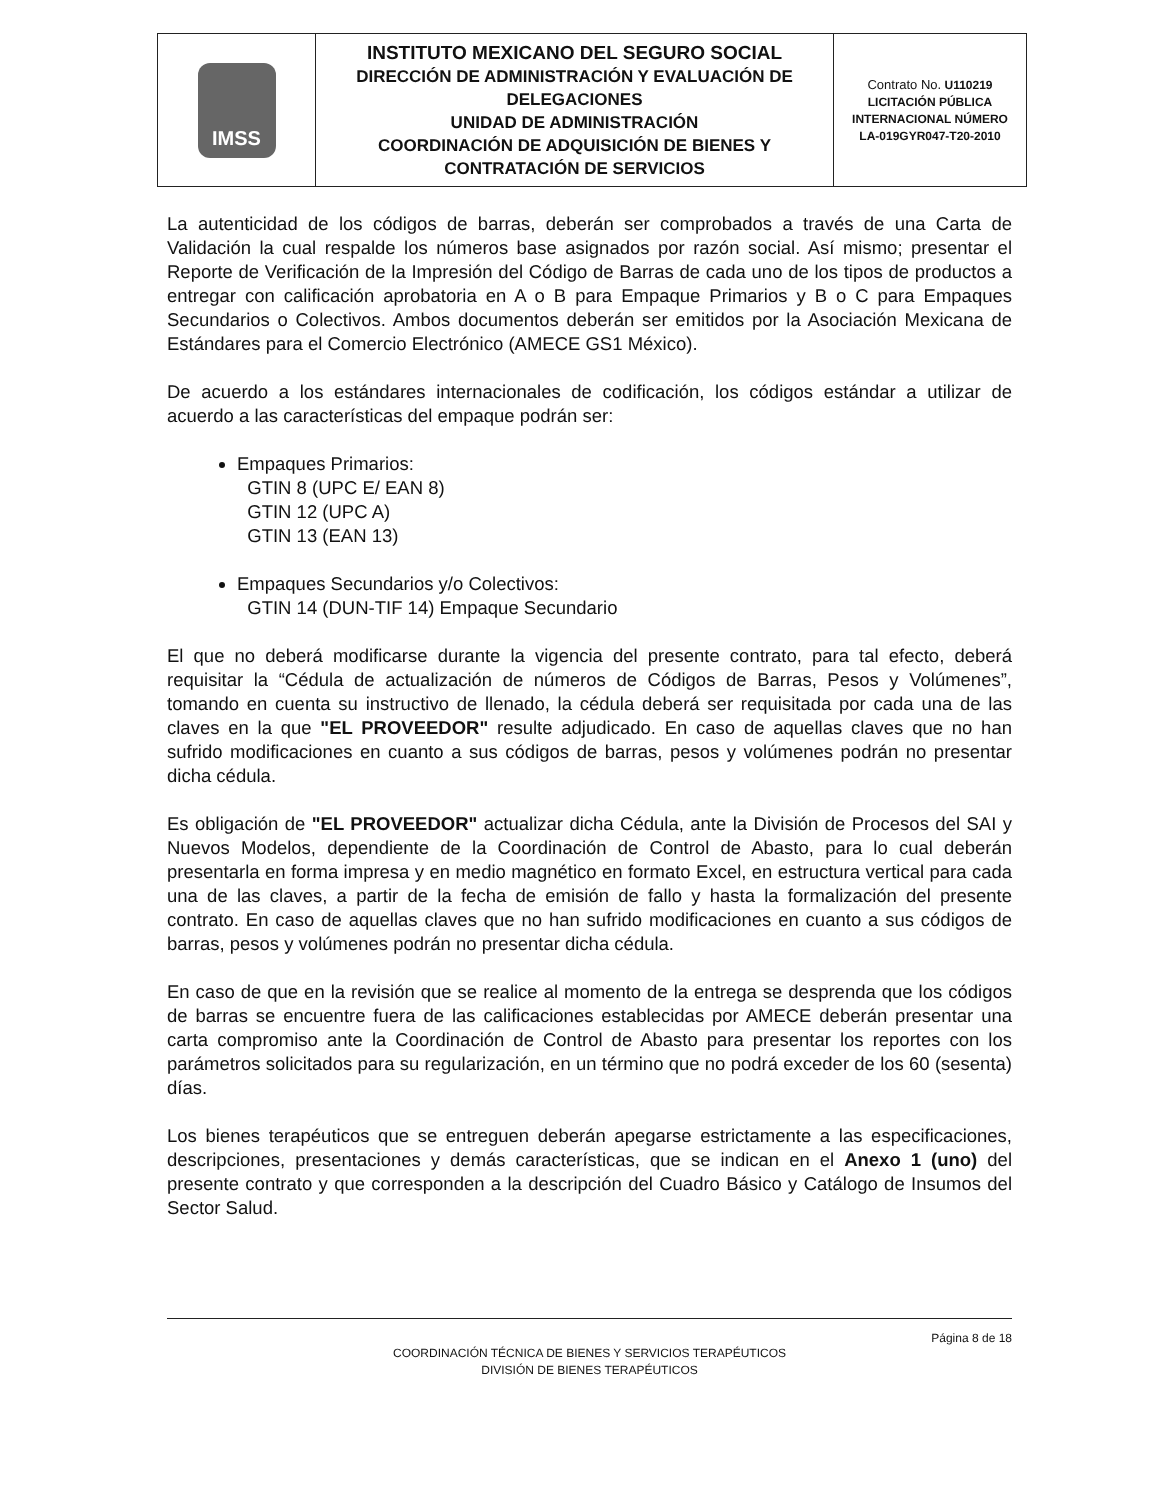| IMSS | INSTITUTO MEXICANO DEL SEGURO SOCIAL DIRECCIÓN DE ADMINISTRACIÓN Y EVALUACIÓN DE DELEGACIONES UNIDAD DE ADMINISTRACIÓN COORDINACIÓN DE ADQUISICIÓN DE BIENES Y CONTRATACIÓN DE SERVICIOS | Contrato No. U110219 LICITACIÓN PÚBLICA INTERNACIONAL NÚMERO LA-019GYR047-T20-2010 |
La autenticidad de los códigos de barras, deberán ser comprobados a través de una Carta de Validación la cual respalde los números base asignados por razón social. Así mismo; presentar el Reporte de Verificación de la Impresión del Código de Barras de cada uno de los tipos de productos a entregar con calificación aprobatoria en A o B para Empaque Primarios y B o C para Empaques Secundarios o Colectivos. Ambos documentos deberán ser emitidos por la Asociación Mexicana de Estándares para el Comercio Electrónico (AMECE GS1 México).
De acuerdo a los estándares internacionales de codificación, los códigos estándar a utilizar de acuerdo a las características del empaque podrán ser:
Empaques Primarios:
GTIN 8 (UPC E/ EAN 8)
GTIN 12 (UPC A)
GTIN 13 (EAN 13)
Empaques Secundarios y/o Colectivos:
GTIN 14 (DUN-TIF 14) Empaque Secundario
El que no deberá modificarse durante la vigencia del presente contrato, para tal efecto, deberá requisitar la “Cédula de actualización de números de Códigos de Barras, Pesos y Volúmenes”, tomando en cuenta su instructivo de llenado, la cédula deberá ser requisitada por cada una de las claves en la que "EL PROVEEDOR" resulte adjudicado. En caso de aquellas claves que no han sufrido modificaciones en cuanto a sus códigos de barras, pesos y volúmenes podrán no presentar dicha cédula.
Es obligación de "EL PROVEEDOR" actualizar dicha Cédula, ante la División de Procesos del SAI y Nuevos Modelos, dependiente de la Coordinación de Control de Abasto, para lo cual deberán presentarla en forma impresa y en medio magnético en formato Excel, en estructura vertical para cada una de las claves, a partir de la fecha de emisión de fallo y hasta la formalización del presente contrato. En caso de aquellas claves que no han sufrido modificaciones en cuanto a sus códigos de barras, pesos y volúmenes podrán no presentar dicha cédula.
En caso de que en la revisión que se realice al momento de la entrega se desprenda que los códigos de barras se encuentre fuera de las calificaciones establecidas por AMECE deberán presentar una carta compromiso ante la Coordinación de Control de Abasto para presentar los reportes con los parámetros solicitados para su regularización, en un término que no podrá exceder de los 60 (sesenta) días.
Los bienes terapéuticos que se entreguen deberán apegarse estrictamente a las especificaciones, descripciones, presentaciones y demás características, que se indican en el Anexo 1 (uno) del presente contrato y que corresponden a la descripción del Cuadro Básico y Catálogo de Insumos del Sector Salud.
Página 8 de 18
COORDINACIÓN TÉCNICA DE BIENES Y SERVICIOS TERAPÉUTICOS
DIVISIÓN DE BIENES TERAPÉUTICOS